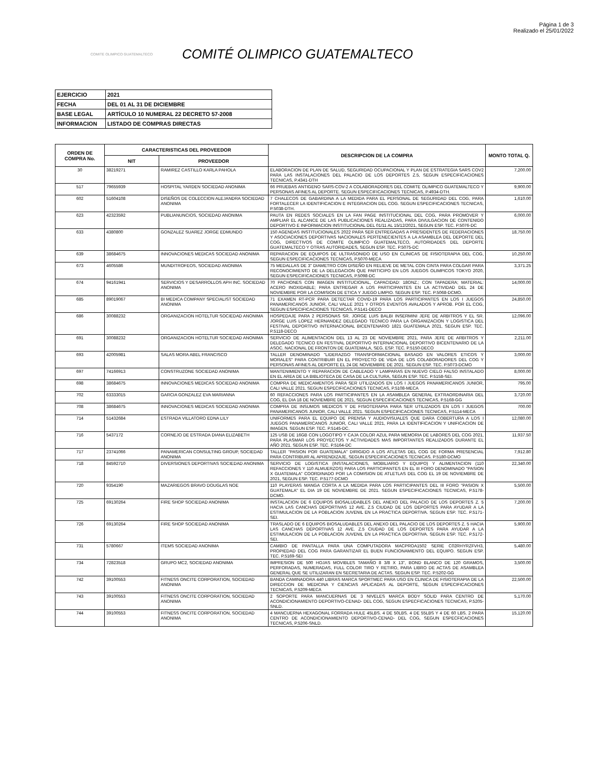Página 1 de 3
Realizado el 25/01/2022
COMITE OLIMPICO GUATEMALTECO
COMITÉ OLIMPICO GUATEMALTECO
| EJERCICIO | 2021 |
| FECHA | DEL 01 AL 31 DE DICIEMBRE |
| BASE LEGAL | ARTÍCULO 10 NUMERAL 22 DECRETO 57-2008 |
| INFORMACION | LISTADO DE COMPRAS DIRECTAS |
| ORDEN DE COMPRA No. | CARACTERISTICAS DEL PROVEEDOR | | DESCRIPCION DE LA COMPRA | MONTO TOTAL Q. |
| --- | --- | --- | --- | --- |
| | NIT | PROVEEDOR | | |
| 30 | 38219271 | RAMIREZ CASTILLO KARLA PAHOLA | ELABORACION DE PLAN DE SALUD, SEGURIDAD OCUPACIONAL Y PLAN DE ESTRATEGIA SARS COV2 PARA LAS INSTALACIONES DEL PALACIO DE LOS DEPORTES Z.5, SEGUN ESPECIFICACIONES TECNICAS, P.4341-DTH | 7,200.00 |
| 517 | 79655939 | HOSPITAL YARDEN SOCIEDAD ANONIMA | 66 PRUEBAS ANTIGENO SARS-COV-2 A COLABORADORES DEL COMITE OLIMPICO GUATEMALTECO Y PERSONAS AFINES AL DEPORTE. SEGUN ESPECIFICACIONES TECNICAS, P.4934-DTH. | 9,900.00 |
| 602 | 51604108 | DISEÑOS DE COLECCION ALEJANDRA SOCIEDAD ANONIMA | 7 CHALECOS DE GABARDINA A LA MEDIDA PARA EL PERSONAL DE SEGURIDAD DEL COG, PARA FORTALECER LA IDENTIFICACION E INTEGRACION DEL COG. SEGUN ESPECIFICACIONES TECNICAS, P.5038-DTH. | 1,610.00 |
| 623 | 42323592 | PUBLIANUNCIOS, SOCIEDAD ANONIMA | PAUTA EN REDES SOCIALES EN LA FAN PAGE INSTITUCIONAL DEL COG, PARA PROMOVER Y AMPLIAR EL ALCANCE DE LAS PUBLICACIONES REALIZADAS, PARA DIVULGACION DE CONTENIDO DEPORTIVO E INFORMACION INSTITUCIONAL DEL 01/11 AL 15/12/2021, SEGUN ESP. TEC. P.5076-DC | 6,000.00 |
| 633 | 4380800 | GONZALEZ SUAREZ JORGE EDMUNDO | 150 AGENDAS INSTITUCIONALES 2022 PARA SER ENTREGADAS A PRESIDENTES DE FEDERACIONES Y ASOCIACIONES DEPORTIVAS NACIONALES PERTENECIENTES A LA ASAMBLEA DEL DEPORTE DEL COG, DIRECTIVOS DE COMITE OLIMPICO GUATEMALTECO, AUTORIDADES DEL DEPORTE GUATEMALTECO Y OTRAS AUTORIDADES, SEGUN ESP. TEC. P.5075-DC | 18,750.00 |
| 639 | 38684675 | INNOVACIONES MEDICAS SOCIEDAD ANONIMA | REPARACION DE EQUIPOS DE ULTRASONIDO DE USO EN CLINICAS DE FISIOTERAPIA DEL COG, SEGUN ESPECIFICACIONES TECNICAS, P.5070-MECA | 10,250.00 |
| 673 | 4605586 | MUNDITROFEOS, SOCIEDAD ANONIMA | 75 MEDALLAS DE 3" DIAMETRO CON DISEÑO EN RELIEVE DE METAL CON CINTA PARA COLGAR PARA RECONOCIMIENTO DE LA DELEGACION QUE PARTICIPO EN LOS JUEGOS OLIMPICOS TOKYO 2020, SEGUN ESPECIFICACIONES TECNICAS, P.5098-DC | 3,371.25 |
| 674 | 94161941 | SERVICIOS Y DESARROLLOS APH INC. SOCIEDAD ANONIMA | 70 PACHONES CON IMAGEN INSTITUCIONAL, CAPACIDAD: 18ONZ.; CON TAPADERA; MATERIAL: ACERO INOXIDABLE; PARA ENTREGAR A LOS PARTICIPANTES EN LA ACTIVIDAD DEL 24 DE NOVIEMBRE POR LA COMISION DE ETICA Y JUEGO LIMPIO. SEGUN ESP. TEC. P.5068-DCMO. | 14,000.00 |
| 685 | 89019067 | BI MEDICA COMPANY SPECIALIST SOCIEDAD ANONIMA | 71 EXAMEN RT-PCR PARA DETECTAR COVID-19 PARA LOS PARTICIPANTES EN LOS I JUEGOS PANAMERICANOS JUNIOR, CALI VALLE 2021 Y OTROS EVENTOS AVALADOS Y APROB. POR EL COG, SEGUN ESPECIFICACIONES TECNICAS, P.5141-DECO | 24,850.00 |
| 686 | 30088232 | ORGANIZACION HOTELTUR SOCIEDAD ANONIMA | HOSPEDAJE PARA 2 PERSONAS SR. JORGE LUIS BALBI INSERMINI JEFE DE ARBITROS Y EL SR. JORGE LUIS LOPEZ HERNANDEZ DELEGADO TECNICO PARA LA ORGANIZACION Y LOGISTICA DEL FESTIVAL DEPORTIVO INTERNACIONAL BICENTENARIO 1821 GUATEMALA 2021, SEGUN ESP. TEC. P.5118-DECO | 12,096.00 |
| 691 | 30088232 | ORGANIZACION HOTELTUR SOCIEDAD ANONIMA | SERVICIO DE ALIMENTACION DEL 13 AL 23 DE NOVIEMBRE 2021, PARA JEFE DE ARBITROS Y DELEGADO TECNICO EN FESTIVAL DEPORTIVO INTERNACIONAL DEPORTIVO BICENTENARIO DE LA ASOC. NACIONAL DE FRONTON DE GUATEMALA, SEG. ESP. TEC. P.5150-DECO | 2,211.00 |
| 693 | 42005981 | SALAS MORA ABEL FRANCISCO | TALLER DENOMINADO "LIDERAZGO TRANSFORMACIONAL BASADO EN VALORES ETICOS Y MORALES" PARA CONTRIBUIR EN EL PROYECTO DE VIDA DE LOS COLABORADORES DEL COG Y PERSONAS AFINES AL DEPORTE EL 24 DE NOVIEMBRE DE 2021. SEGUN ESP. TEC. P.5073-DCMO | 3,000.00 |
| 697 | 74166913 | CONSTRUZONE SOCIEDAD ANONIMA | MANTENIMIENTO Y REPARACION DE CABLEADO Y LAMPARAS EN NUEVO CIELO FALSO INSTALADO EN EL AREA DE LA BIBLIOTECA DE CASA DE LA CULTURA, SEGUN ESP. TEC. P.5158-SEI. | 8,000.00 |
| 698 | 38684675 | INNOVACIONES MEDICAS SOCIEDAD ANONIMA | COMPRA DE MEDICAMENTOS PARA SER UTILIZADOS EN LOS I JUEGOS PANAMERICANOS JUNIOR, CALI VALLE 2021. SEGUN ESPECIFICACIONES TECNICAS, P.5108-MECA | 795.00 |
| 702 | 63333015 | GARCIA GONZALEZ EVA MARIANNA | 60 REFACCIONES PARA LOS PARTICIPANTES EN LA ASAMBLEA GENERAL EXTRAORDINARIA DEL COG, EL DIA 18 DE NOVIEMBRE DE 2021, SEGUN ESPECIFICACIONES TECNICAS, P.5168-GG | 3,720.00 |
| 708 | 38684675 | INNOVACIONES MEDICAS SOCIEDAD ANONIMA | COMPRA DE INSUMOS MEDICOS Y DE FISIOTERAPIA PARA SER UTILIZADOS EN LOS I JUEGOS PANAMERICANOS JUNIOR, CALI VALLE 2021. SEGUN ESPECIFICACIONES TECNICAS, P.5114-MECA | 700.00 |
| 714 | 51432684 | ESTRADA VILLATORO EDNA LILY | UNIFORMES PARA EL EQUIPO DE PRENSA Y AUDIOVISUALES QUE DARA COBERTURA A LOS I JUEGOS PANAMERICANOS JUNIOR, CALI VALLE 2021, PARA LA IDENTIFICACION Y UNIFICACION DE IMAGEN. SEGUN ESP. TEC. P.5145-DC. | 12,080.00 |
| 716 | 5437172 | CORNEJO DE ESTRADA DIANA ELIZABETH | 125 USB DE 16GB CON LOGOTIPO Y CAJA COLOR AZUL PARA MEMORIA DE LABORES DEL COG 2021, PARA PLASMAR LOS PROYECTOS Y ACTIVIDADES MAS IMPORTANTES REALIZADOS DURANTE EL AÑO 2021. SEGUN ESP. TEC. P.5164-DC | 11,937.50 |
| 717 | 23741066 | PANAMERICAN CONSULTING GROUP, SOCIEDAD ANONIMA | TALLER "PASION POR GUATEMALA" DIRIGIDO A LOS ATLETAS DEL COG DE FORMA PRESENCIAL PARA CONTRIBUIR AL APRENDIZAJE, SEGUN ESPECIFICACIONES TECNICAS. P.5180-DCMO | 7,912.80 |
| 718 | 84592710 | DIVERSIONES DEPORTIVAS SOCIEDAD ANONIMA | SERVICIO DE LOGISTICA (INSTALACIONES, MOBILIARIO Y EQUIPO) Y ALIMENTACION (110 REFACCIONES Y 110 ALMUERZOS) PARA LOS PARTICIPANTES EN EL III FORO DENOMINADO "PASION X GUATEMALA" COORDINADO POR LA COMISION DE ATLETLAS DEL COG EL 19 DE NOVIEMBRE DE 2021, SEGUN ESP. TEC. P.5177-DCMO | 22,340.00 |
| 720 | 9354190 | MAZARIEGOS BRAVO DOUGLAS NOE | 110 PLAYERAS MANGA CORTA A LA MEDIDA PARA LOS PARTICIPANTES DEL III FORO "PASION X GUATEMALA" EL DIA 19 DE NOVIEMBRE DE 2021. SEGUN ESPECIFICACIONES TECNICAS, P.5178-DCMO. | 5,500.00 |
| 725 | 69130264 | FIRE SHOP SOCIEDAD ANONIMA | INSTALACION DE 6 EQUIPOS BIOSALUDABLES DEL ANEXO DEL PALACIO DE LOS DEPORTES Z. 5 HACIA LAS CANCHAS DEPORTIVAS 12 AVE. Z.5 CIUDAD DE LOS DEPORTES PARA AYUDAR A LA ESTIMULACION DE LA POBLACION JUVENIL EN LA PRACTICA DEPORTIVA. SEGUN ESP. TEC. P.5171-SEI. | 7,200.00 |
| 726 | 69130264 | FIRE SHOP SOCIEDAD ANONIMA | TRASLADO DE 6 EQUIPOS BIOSALUDABLES DEL ANEXO DEL PALACIO DE LOS DEPORTES Z. 5 HACIA LAS CANCHAS DEPORTIVAS 12 AVE. Z.5 CIUDAD DE LOS DEPORTES PARA AYUDAR A LA ESTIMULACION DE LA POBLACION JUVENIL EN LA PRACTICA DEPORTIVA. SEGUN ESP. TEC. P.5172-SEI. | 5,900.00 |
| 731 | 5780667 | ITEMS SOCIEDAD ANONIMA | CAMBIO DE PANTALLA PARA UNA COMPUTADORA MACPROA1502 SERIE C02RHYRZFVH3, PROPIEDAD DEL COG PARA GARANTIZAR EL BUEN FUNCIONAMIENTO DEL EQUIPO. SEGUN ESP. TEC. P.5169-SEI | 5,480.00 |
| 734 | 72823518 | GRUPO MC2, SOCIEDAD ANONIMA | IMPRESION DE 500 HOJAS MOVIBLES TAMAÑO 8 3/8 X 13", BOND BLANCO DE 120 GRAMOS, PERFORADAS, NUMERADAS, FULL COLOR TIRO Y RETIRO, PARA LIBRO DE ACTAS DE ASAMBLEA GENERAL QUE SE UTILIZARAN EN SECRETARIA DE ACTAS. SEGUN ESP. TEC. P.5202-GG | 3,500.00 |
| 742 | 39100553 | FITNESS ONCITE CORPORATION, SOCIEDAD ANONIMA | BANDA CAMINADORA 440 LIBRAS MARCA SPORTMEC PARA USO EN CLINICA DE FISIOTERAPIA DE LA DIRECCION DE MEDICINA Y CIENCIAS APLICADAS AL DEPORTE, SEGUN ESPECIFICACIONES TECNICAS, P.5209-MECA | 22,500.00 |
| 743 | 39100553 | FITNESS ONCITE CORPORATION, SOCIEDAD ANONIMA | 2 SOPORTE PARA MANCUERNAS DE 3 NIVELES MARCA BODY SOLID PARA CENTRO DE ACONDICIONAMIENTO DEPORTIVO-CENAD- DEL COG, SEGUN ESPECFICACIONES TECNICAS, P.5205-SNLD. | 5,170.00 |
| 744 | 39100553 | FITNESS ONCITE CORPORATION, SOCIEDAD ANONIMA | 4 MANCUERNA HEXAGONAL FORRADA HULE 45LBS. 4 DE 50LBS. 4 DE 55LBS Y 4 DE 60 LBS. 2 PARA CENTRO DE ACONDICIONAMIENTO DEPORTIVO-CENAD- DEL COG, SEGUN ESPECFICACIONES TECNICAS, P.5206-SNLD. | 15,120.00 |